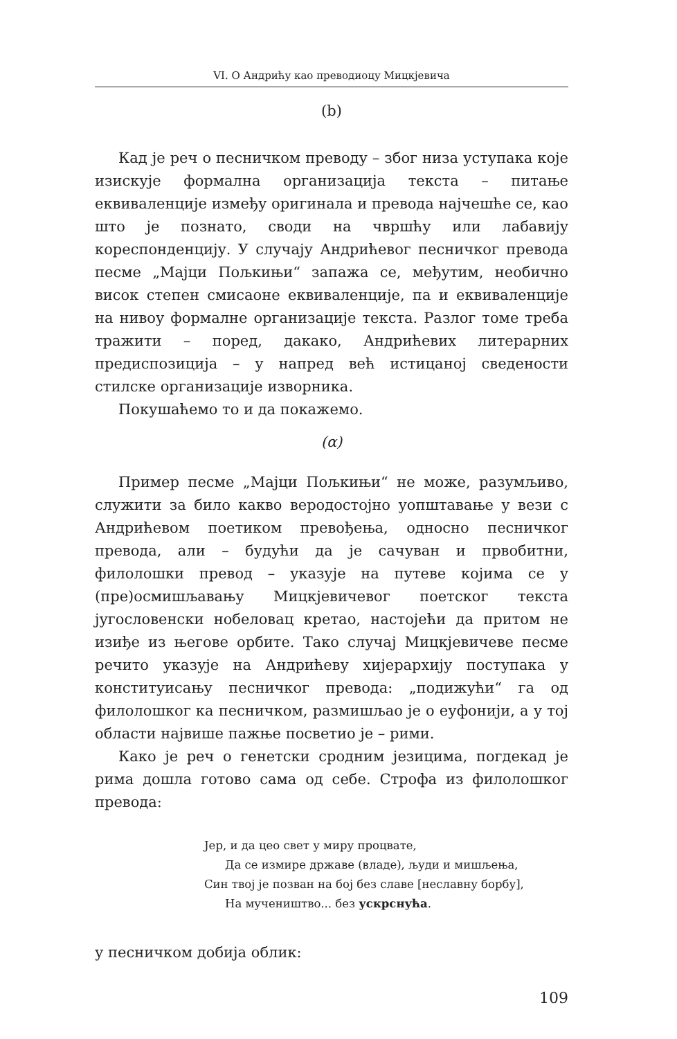VI. О Андрићу као преводиоцу Мицкјевича
(b)
Кад је реч о песничком преводу – због низа уступака које изискује формална организација текста – питање еквиваленције између оригинала и превода најчешће се, као што је познато, своди на чвршћу или лабавију кореспонденцију. У случају Андрићевог песничког превода песме „Мајци Пољкињи“ запажа се, међутим, необично висок степен смисаоне еквиваленције, па и еквиваленције на нивоу формалне организације текста. Разлог томе треба тражити – поред, дакако, Андрићевих литерарних предиспозиција – у напред већ истицаној сведености стилске организације изворника.
Покушаћемо то и да покажемо.
(α)
Пример песме „Мајци Пољкињи“ не може, разумљиво, служити за било какво веродостојно уопштавање у вези с Андрићевом поетиком превођења, односно песничког превода, али – будући да је сачуван и првобитни, филолошки превод – указује на путеве којима се у (пре)осмишљавању Мицкјевичевог поетског текста југословенски нобеловац кретао, настојећи да притом не изиђе из његове орбите. Тако случај Мицкјевичеве песме речито указује на Андрићеву хијерархију поступака у конституисању песничког превода: „подижући“ га од филолошког ка песничком, размишљао је о еуфонији, а у тој области највише пажње посветио је – рими.
Како је реч о генетски сродним језицима, погдекад је рима дошла готово сама од себе. Строфа из филолошког превода:
Јер, и да цео свет у миру процвате,
Да се измире државе (владе), људи и мишљења,
Син твој је позван на бој без славе [неславну борбу],
На мучеништво... без ускрснућа.
у песничком добија облик:
109